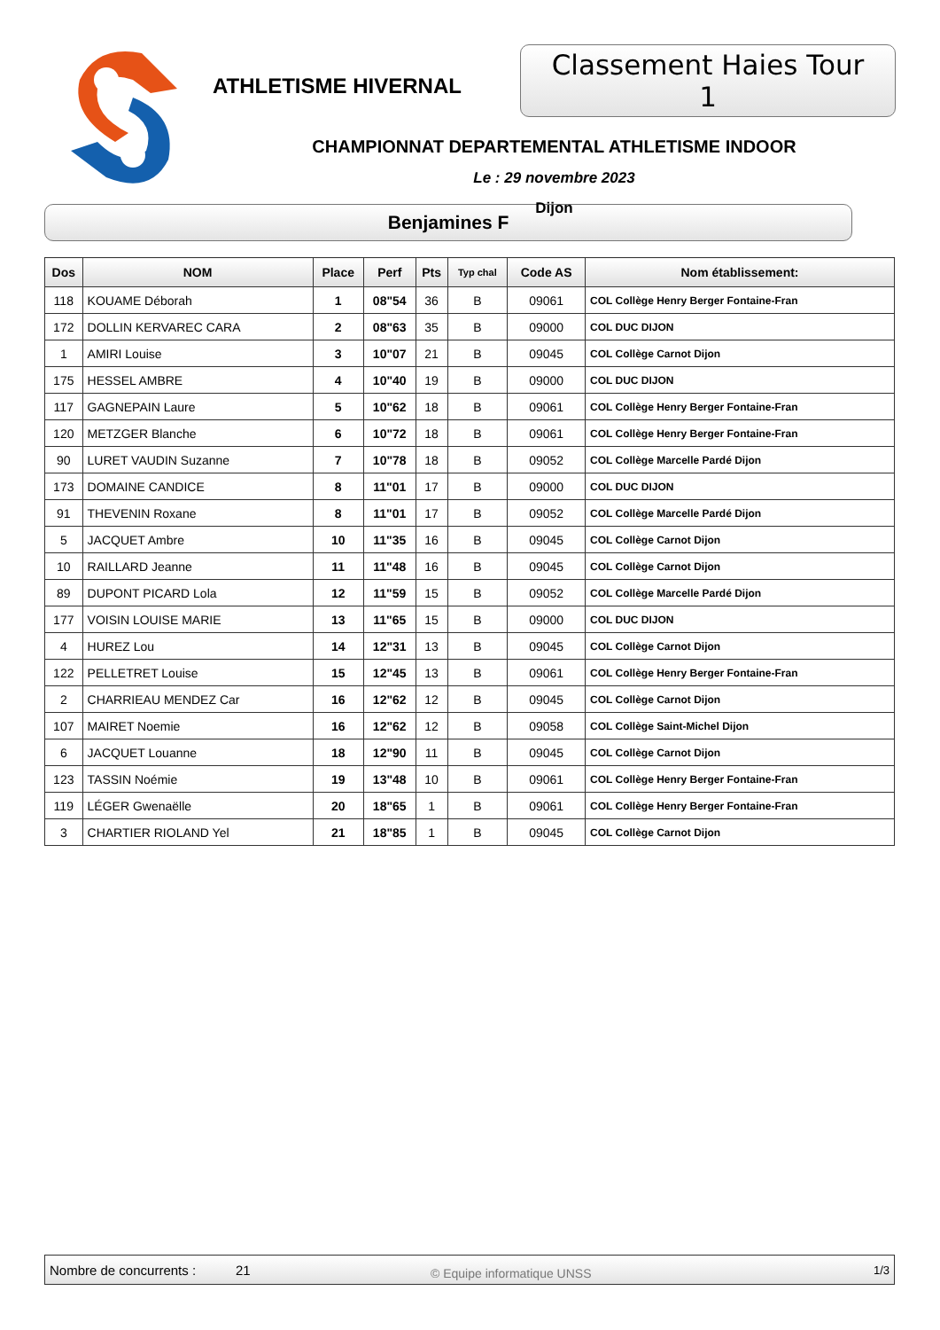ATHLETISME HIVERNAL
Classement Haies Tour 1
CHAMPIONNAT DEPARTEMENTAL ATHLETISME INDOOR
Le : 29 novembre 2023
Dijon
Benjamines F
| Dos | NOM | Place | Perf | Pts | Typ chal | Code AS | Nom établissement: |
| --- | --- | --- | --- | --- | --- | --- | --- |
| 118 | KOUAME Déborah | 1 | 08"54 | 36 | B | 09061 | COL Collège Henry Berger Fontaine-Fran |
| 172 | DOLLIN KERVAREC CARA | 2 | 08"63 | 35 | B | 09000 | COL DUC DIJON |
| 1 | AMIRI Louise | 3 | 10"07 | 21 | B | 09045 | COL Collège Carnot Dijon |
| 175 | HESSEL AMBRE | 4 | 10"40 | 19 | B | 09000 | COL DUC DIJON |
| 117 | GAGNEPAIN Laure | 5 | 10"62 | 18 | B | 09061 | COL Collège Henry Berger Fontaine-Fran |
| 120 | METZGER Blanche | 6 | 10"72 | 18 | B | 09061 | COL Collège Henry Berger Fontaine-Fran |
| 90 | LURET VAUDIN Suzanne | 7 | 10"78 | 18 | B | 09052 | COL Collège Marcelle Pardé Dijon |
| 173 | DOMAINE CANDICE | 8 | 11"01 | 17 | B | 09000 | COL DUC DIJON |
| 91 | THEVENIN Roxane | 8 | 11"01 | 17 | B | 09052 | COL Collège Marcelle Pardé Dijon |
| 5 | JACQUET Ambre | 10 | 11"35 | 16 | B | 09045 | COL Collège Carnot Dijon |
| 10 | RAILLARD Jeanne | 11 | 11"48 | 16 | B | 09045 | COL Collège Carnot Dijon |
| 89 | DUPONT PICARD Lola | 12 | 11"59 | 15 | B | 09052 | COL Collège Marcelle Pardé Dijon |
| 177 | VOISIN LOUISE MARIE | 13 | 11"65 | 15 | B | 09000 | COL DUC DIJON |
| 4 | HUREZ Lou | 14 | 12"31 | 13 | B | 09045 | COL Collège Carnot Dijon |
| 122 | PELLETRET Louise | 15 | 12"45 | 13 | B | 09061 | COL Collège Henry Berger Fontaine-Fran |
| 2 | CHARRIEAU MENDEZ Car | 16 | 12"62 | 12 | B | 09045 | COL Collège Carnot Dijon |
| 107 | MAIRET Noemie | 16 | 12"62 | 12 | B | 09058 | COL Collège Saint-Michel Dijon |
| 6 | JACQUET Louanne | 18 | 12"90 | 11 | B | 09045 | COL Collège Carnot Dijon |
| 123 | TASSIN Noémie | 19 | 13"48 | 10 | B | 09061 | COL Collège Henry Berger Fontaine-Fran |
| 119 | LÉGER Gwenaëlle | 20 | 18"65 | 1 | B | 09061 | COL Collège Henry Berger Fontaine-Fran |
| 3 | CHARTIER RIOLAND Yel | 21 | 18"85 | 1 | B | 09045 | COL Collège Carnot Dijon |
Nombre de concurrents : 21 © Equipe informatique UNSS 1/3